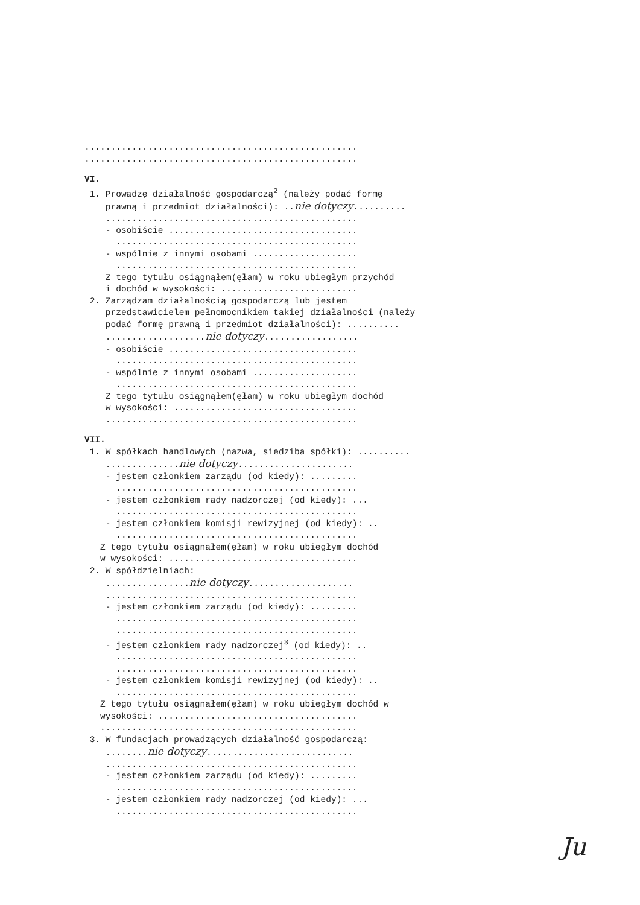....................................................
....................................................
VI.
1. Prowadzę działalność gospodarczą<sup>2</sup> (należy podać formę
prawną i przedmiot działalności): ..nie dotyczy..........
................................................
- osobiście ....................................
..............................................
- wspólnie z innymi osobami ....................
..............................................
Z tego tytułu osiągnąłem(ęłam) w roku ubiegłym przychód
i dochód w wysokości: ..........................
2. Zarządzam działalnością gospodarczą lub jestem
przedstawicielem pełnomocnikiem takiej działalności (należy
podać formę prawną i przedmiot działalności): ..........
...................nie dotyczy..................
- osobiście ....................................
..............................................
- wspólnie z innymi osobami ....................
..............................................
Z tego tytułu osiągnąłem(ęłam) w roku ubiegłym dochód
w wysokości: ...................................
................................................
VII.
1. W spółkach handlowych (nazwa, siedziba spółki): ..........
..............nie dotyczy......................
- jestem członkiem zarządu (od kiedy): .........
..............................................
- jestem członkiem rady nadzorczej (od kiedy): ...
..............................................
- jestem członkiem komisji rewizyjnej (od kiedy): ..
..............................................
Z tego tytułu osiągnąłem(ęłam) w roku ubiegłym dochód
w wysokości: ....................................
2. W spółdzielniach:
................nie dotyczy....................
................................................
- jestem członkiem zarządu (od kiedy): .........
..............................................
..............................................
- jestem członkiem rady nadzorczej<sup>3</sup> (od kiedy): ..
..............................................
..............................................
- jestem członkiem komisji rewizyjnej (od kiedy): ..
..............................................
Z tego tytułu osiągnąłem(ęłam) w roku ubiegłym dochód w
wysokości: ......................................
.................................................
3. W fundacjach prowadzących działalność gospodarczą:
........nie dotyczy............................
................................................
- jestem członkiem zarządu (od kiedy): .........
..............................................
- jestem członkiem rady nadzorczej (od kiedy): ...
..............................................
Ju